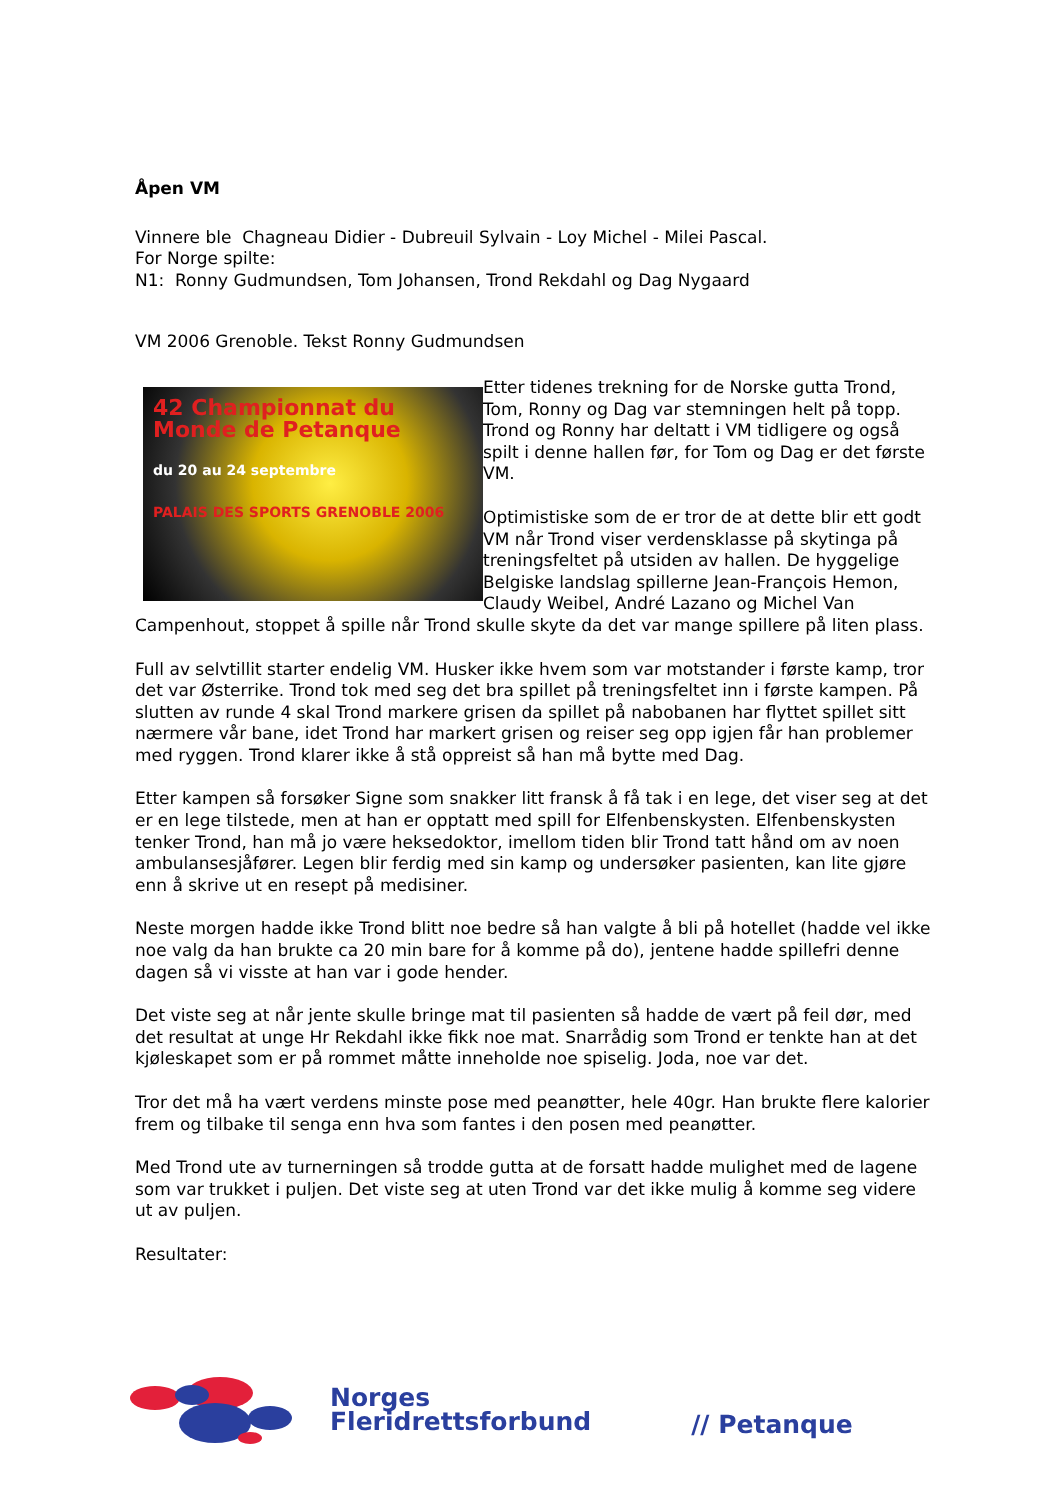Åpen VM
Vinnere ble Chagneau Didier - Dubreuil Sylvain - Loy Michel - Milei Pascal.
For Norge spilte:
N1: Ronny Gudmundsen, Tom Johansen, Trond Rekdahl og Dag Nygaard
VM 2006 Grenoble. Tekst Ronny Gudmundsen
42 Championnat du Monde de Petanque
du 20 au 24 septembre
PALAIS DES SPORTS GRENOBLE 2006
Etter tidenes trekning for de Norske gutta Trond, Tom, Ronny og Dag var stemningen helt på topp. Trond og Ronny har deltatt i VM tidligere og også spilt i denne hallen før, for Tom og Dag er det første VM.
Optimistiske som de er tror de at dette blir ett godt VM når Trond viser verdensklasse på skytinga på treningsfeltet på utsiden av hallen. De hyggelige Belgiske landslag spillerne Jean-François Hemon, Claudy Weibel, André Lazano og Michel Van Campenhout, stoppet å spille når Trond skulle skyte da det var mange spillere på liten plass.
Full av selvtillit starter endelig VM. Husker ikke hvem som var motstander i første kamp, tror det var Østerrike. Trond tok med seg det bra spillet på treningsfeltet inn i første kampen. På slutten av runde 4 skal Trond markere grisen da spillet på nabobanen har flyttet spillet sitt nærmere vår bane, idet Trond har markert grisen og reiser seg opp igjen får han problemer med ryggen. Trond klarer ikke å stå oppreist så han må bytte med Dag.
Etter kampen så forsøker Signe som snakker litt fransk å få tak i en lege, det viser seg at det er en lege tilstede, men at han er opptatt med spill for Elfenbenskysten. Elfenbenskysten tenker Trond, han må jo være heksedoktor, imellom tiden blir Trond tatt hånd om av noen ambulansesjåfører. Legen blir ferdig med sin kamp og undersøker pasienten, kan lite gjøre enn å skrive ut en resept på medisiner.
Neste morgen hadde ikke Trond blitt noe bedre så han valgte å bli på hotellet (hadde vel ikke noe valg da han brukte ca 20 min bare for å komme på do), jentene hadde spillefri denne dagen så vi visste at han var i gode hender.
Det viste seg at når jente skulle bringe mat til pasienten så hadde de vært på feil dør, med det resultat at unge Hr Rekdahl ikke fikk noe mat. Snarrådig som Trond er tenkte han at det kjøleskapet som er på rommet måtte inneholde noe spiselig. Joda, noe var det.
Tror det må ha vært verdens minste pose med peanøtter, hele 40gr. Han brukte flere kalorier frem og tilbake til senga enn hva som fantes i den posen med peanøtter.
Med Trond ute av turnerningen så trodde gutta at de forsatt hadde mulighet med de lagene som var trukket i puljen. Det viste seg at uten Trond var det ikke mulig å komme seg videre ut av puljen.
Resultater:
Norges
Fleridrettsforbund
// Petanque